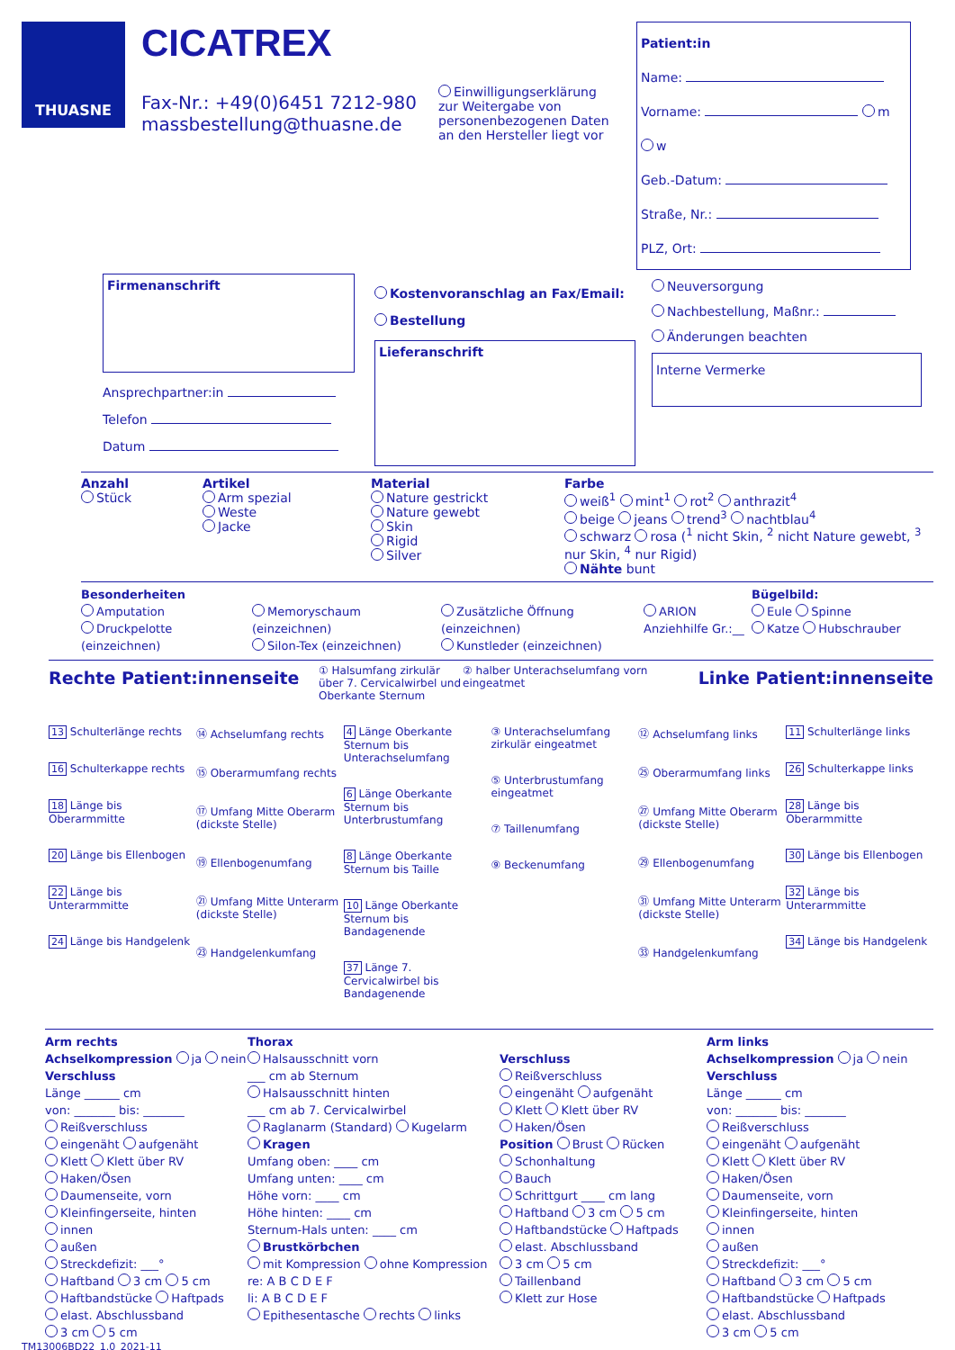THUASNE
CICATREX
Fax-Nr.: +49(0)6451 7212-980
massbestellung@thuasne.de
Einwilligungserklärung zur Weitergabe von personenbezogenen Daten an den Hersteller liegt vor
Patient:in
Name:
Vorname: m w
Geb.-Datum:
Straße, Nr.:
PLZ, Ort:
Firmenanschrift
Ansprechpartner:in
Telefon
Datum
Kostenvoranschlag an Fax/Email:
Bestellung
Lieferanschrift
Neuversorgung
Nachbestellung, Maßnr.:
Änderungen beachten
Interne Vermerke
Anzahl
Stück
Artikel
Arm spezial
Weste
Jacke
Material
Nature gestrickt
Nature gewebt
Skin
Rigid
Silver
Farbe
weiß<sup>1</sup> mint<sup>1</sup> rot<sup>2</sup> anthrazit<sup>4</sup>
beige jeans trend<sup>3</sup> nachtblau<sup>4</sup>
schwarz rosa (<sup>1</sup> nicht Skin, <sup>2</sup> nicht Nature gewebt, <sup>3</sup> nur Skin, <sup>4</sup> nur Rigid)
Nähte bunt
Besonderheiten
Amputation
Druckpelotte (einzeichnen)
Memoryschaum (einzeichnen)
Silon-Tex (einzeichnen)
Zusätzliche Öffnung (einzeichnen)
Kunstleder (einzeichnen)
ARION Anziehhilfe Gr.:__
Bügelbild:
Eule Spinne
Katze Hubschrauber
Rechte Patient:innenseite
① Halsumfang zirkulär über 7. Cervicalwirbel und Oberkante Sternum
② halber Unterachselumfang vorn eingeatmet
Linke Patient:innenseite
13 Schulterlänge rechts
16 Schulterkappe rechts
18 Länge bis Oberarmmitte
20 Länge bis Ellenbogen
22 Länge bis Unterarmmitte
24 Länge bis Handgelenk
⑭ Achselumfang rechts
⑮ Oberarmumfang rechts
⑰ Umfang Mitte Oberarm (dickste Stelle)
⑲ Ellenbogenumfang
㉑ Umfang Mitte Unterarm (dickste Stelle)
㉓ Handgelenkumfang
4 Länge Oberkante Sternum bis Unterachselumfang
6 Länge Oberkante Sternum bis Unterbrustumfang
8 Länge Oberkante Sternum bis Taille
10 Länge Oberkante Sternum bis Bandagenende
37 Länge 7. Cervicalwirbel bis Bandagenende
③ Unterachselumfang zirkulär eingeatmet
⑤ Unterbrustumfang eingeatmet
⑦ Taillenumfang
⑨ Beckenumfang
⑫ Achselumfang links
㉕ Oberarmumfang links
㉗ Umfang Mitte Oberarm (dickste Stelle)
㉙ Ellenbogenumfang
㉛ Umfang Mitte Unterarm (dickste Stelle)
㉝ Handgelenkumfang
11 Schulterlänge links
26 Schulterkappe links
28 Länge bis Oberarmmitte
30 Länge bis Ellenbogen
32 Länge bis Unterarmmitte
34 Länge bis Handgelenk
Arm rechts
Achselkompression ja nein
Verschluss
Länge ______ cm
von: _______ bis: _______
Reißverschluss
eingenäht aufgenäht
Klett Klett über RV
Haken/Ösen
Daumenseite, vorn
Kleinfingerseite, hinten
innen
außen
Streckdefizit: ___°
Haftband 3 cm 5 cm
Haftbandstücke Haftpads
elast. Abschlussband
3 cm 5 cm
Thorax
Halsausschnitt vorn
___ cm ab Sternum
Halsausschnitt hinten
___ cm ab 7. Cervicalwirbel
Raglanarm (Standard) Kugelarm
Kragen
Umfang oben: ____ cm
Umfang unten: ____ cm
Höhe vorn: ____ cm
Höhe hinten: ____ cm
Sternum-Hals unten: ____ cm
Brustkörbchen
mit Kompression ohne Kompression
re: A B C D E F
li: A B C D E F
Epithesentasche rechts links
Verschluss
Reißverschluss
eingenäht aufgenäht
Klett Klett über RV
Haken/Ösen
Position Brust Rücken
Schonhaltung
Bauch
Schrittgurt ____ cm lang
Haftband 3 cm 5 cm
Haftbandstücke Haftpads
elast. Abschlussband
3 cm 5 cm
Taillenband
Klett zur Hose
Arm links
Achselkompression ja nein
Verschluss
Länge ______ cm
von: _______ bis: _______
Reißverschluss
eingenäht aufgenäht
Klett Klett über RV
Haken/Ösen
Daumenseite, vorn
Kleinfingerseite, hinten
innen
außen
Streckdefizit: ___°
Haftband 3 cm 5 cm
Haftbandstücke Haftpads
elast. Abschlussband
3 cm 5 cm
TM13006BD22_1.0_2021-11